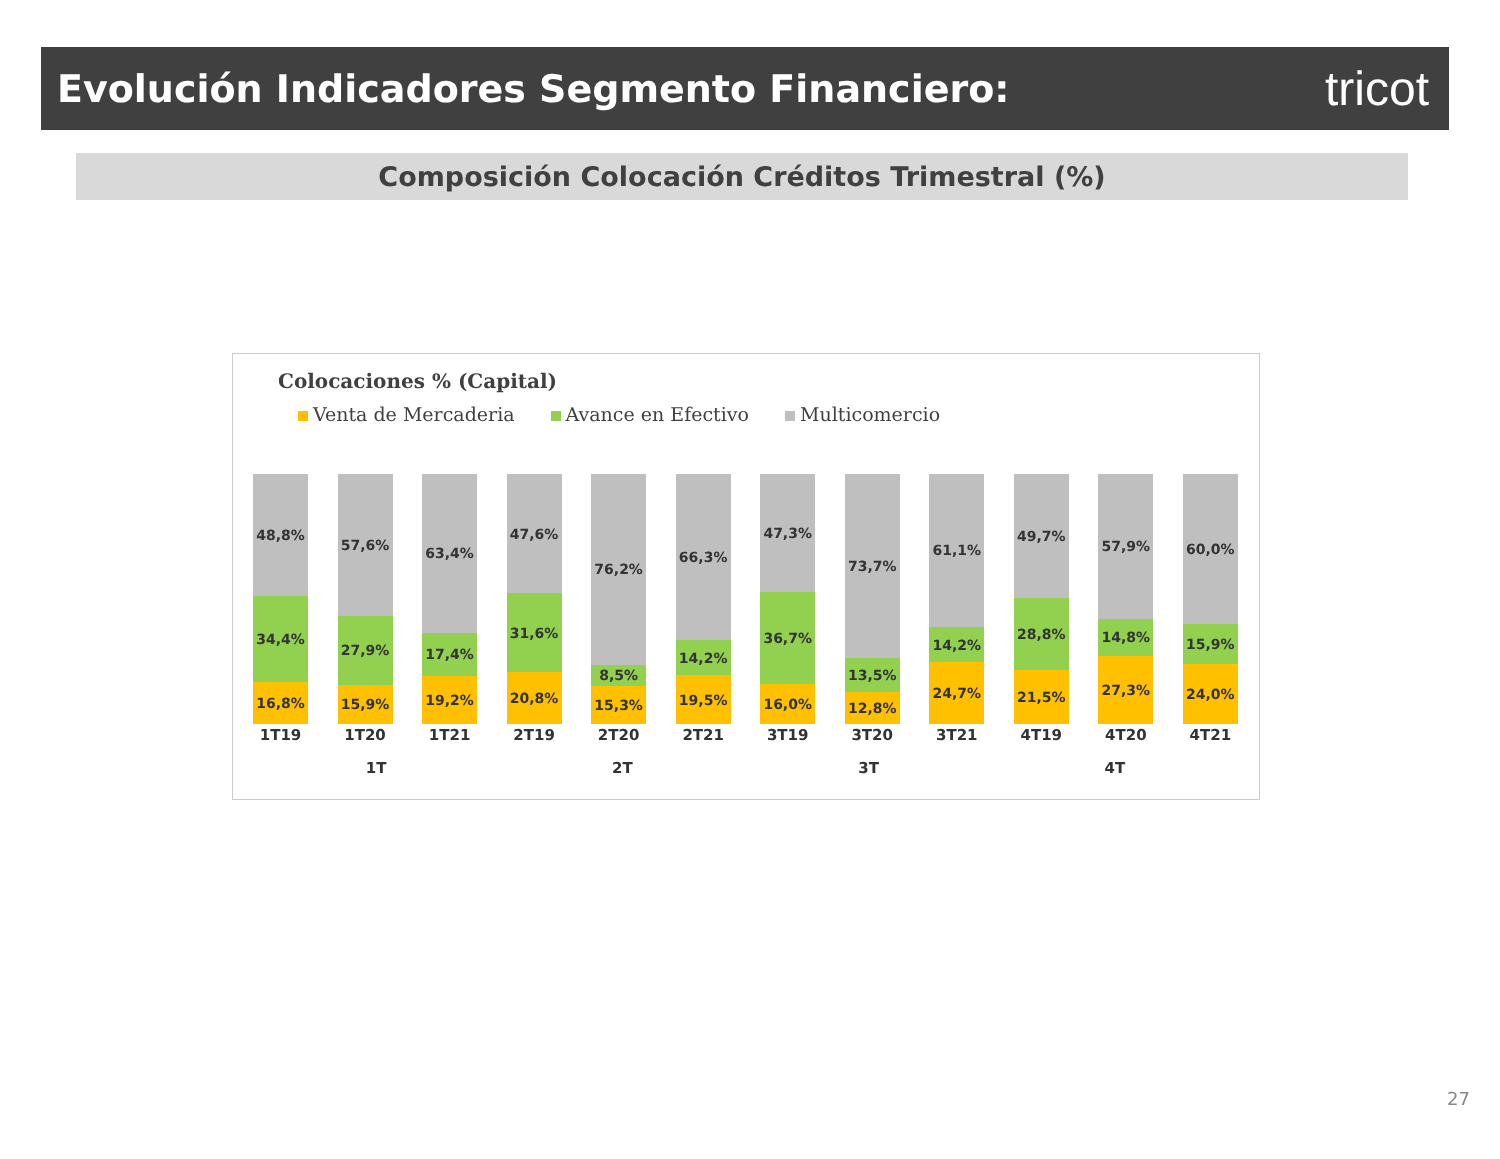Evolución Indicadores Segmento Financiero:
tricot
Composición Colocación Créditos Trimestral (%)
Colocaciones % (Capital)
Venta de Mercaderia Avance en Efectivo Multicomercio
48,8%
34,4%
16,8%
57,6%
27,9%
15,9%
63,4%
17,4%
19,2%
47,6%
31,6%
20,8%
76,2%
8,5%
15,3%
66,3%
14,2%
19,5%
47,3%
36,7%
16,0%
73,7%
13,5%
12,8%
61,1%
14,2%
24,7%
49,7%
28,8%
21,5%
57,9%
14,8%
27,3%
60,0%
15,9%
24,0%
1T19 1T20 1T21 2T19 2T20 2T21 3T19 3T20 3T21 4T19 4T20 4T21
1T 2T 3T 4T
27